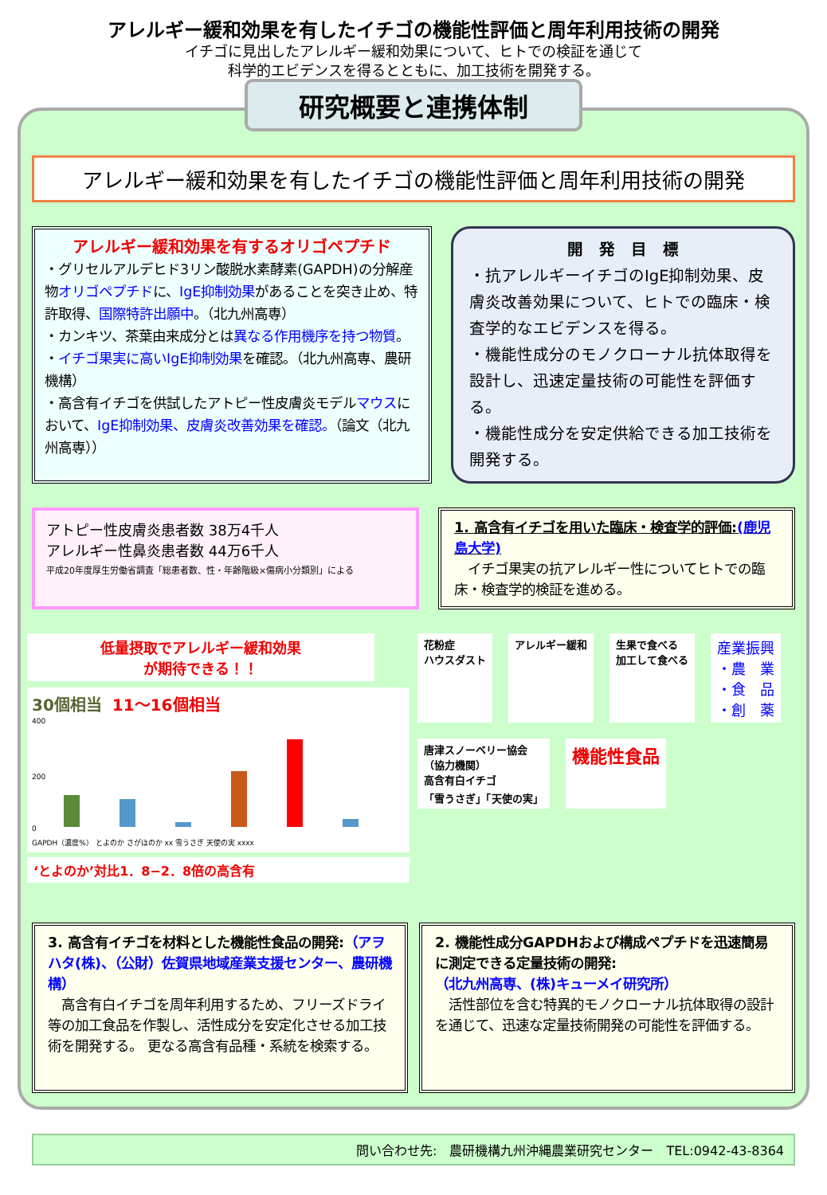アレルギー緩和効果を有したイチゴの機能性評価と周年利用技術の開発
イチゴに見出したアレルギー緩和効果について、ヒトでの検証を通じて
科学的エビデンスを得るとともに、加工技術を開発する。
研究概要と連携体制
アレルギー緩和効果を有したイチゴの機能性評価と周年利用技術の開発
アレルギー緩和効果を有するオリゴペプチド
・グリセルアルデヒド3リン酸脱水素酵素(GAPDH)の分解産物オリゴペプチドに、IgE抑制効果があることを突き止め、特許取得、国際特許出願中。（北九州高専）
・カンキツ、茶葉由来成分とは異なる作用機序を持つ物質。
・イチゴ果実に高いIgE抑制効果を確認。（北九州高専、農研機構）
・高含有イチゴを供試したアトピー性皮膚炎モデルマウスにおいて、IgE抑制効果、皮膚炎改善効果を確認。（論文（北九州高専））
開　発　目　標
・抗アレルギーイチゴのIgE抑制効果、皮膚炎改善効果について、ヒトでの臨床・検査学的なエビデンスを得る。
・機能性成分のモノクローナル抗体取得を設計し、迅速定量技術の可能性を評価する。
・機能性成分を安定供給できる加工技術を開発する。
アトピー性皮膚炎患者数 38万4千人
アレルギー性鼻炎患者数 44万6千人
平成20年度厚生労働省調査「総患者数、性・年齢階級×傷病小分類別」による
1. 高含有イチゴを用いた臨床・検査学的評価:(鹿児島大学)
　イチゴ果実の抗アレルギー性についてヒトでの臨床・検査学的検証を進める。
低量摂取でアレルギー緩和効果
が期待できる！！
30個相当　11～16個相当
400
200
0
GAPDH（濃度%） とよのか さがほのか xx 雪うさぎ 天使の実 xxxx
‘とよのか’対比1．8−2．8倍の高含有
花粉症
ハウスダスト アレルギー緩和 生果で食べる
加工して食べる 産業振興
・農　業
・食　品
・創　薬 唐津スノーベリー協会
（協力機関）
高含有白イチゴ
「雪うさぎ」「天使の実」 機能性食品
3. 高含有イチゴを材料とした機能性食品の開発:（アヲハタ(株)、（公財）佐賀県地域産業支援センター、農研機構）
　高含有白イチゴを周年利用するため、フリーズドライ等の加工食品を作製し、活性成分を安定化させる加工技術を開発する。 更なる高含有品種・系統を検索する。
2. 機能性成分GAPDHおよび構成ペプチドを迅速簡易に測定できる定量技術の開発:
（北九州高専、(株)キューメイ研究所）
　活性部位を含む特異的モノクローナル抗体取得の設計を通じて、迅速な定量技術開発の可能性を評価する。
問い合わせ先:　農研機構九州沖縄農業研究センター　TEL:0942-43-8364